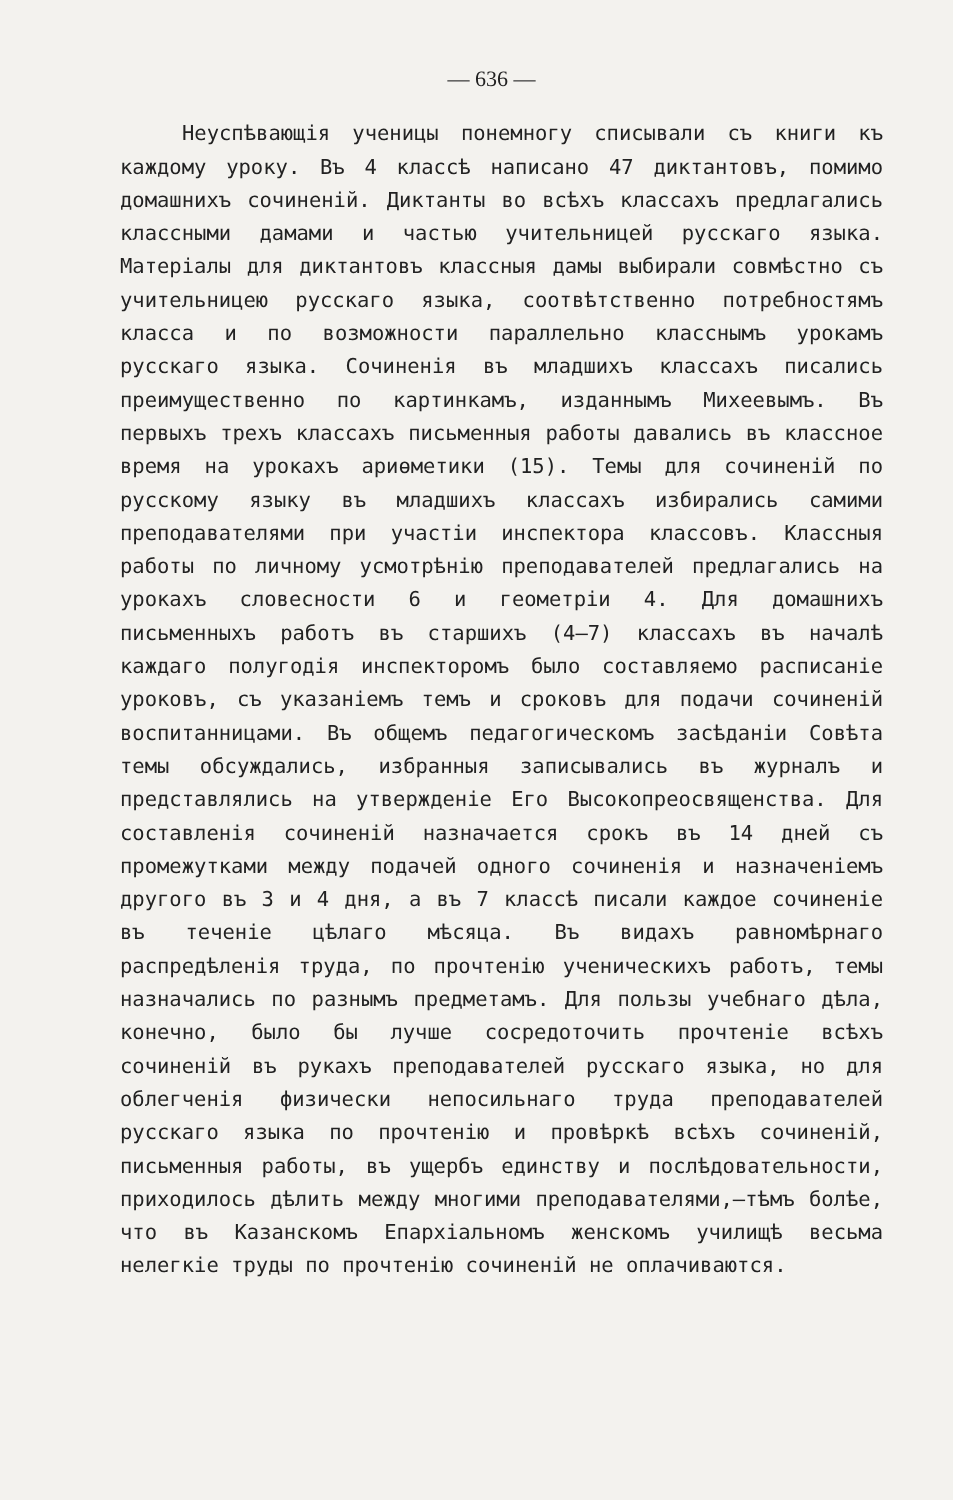— 636 —
Неуспѣвающія ученицы понемногу списывали съ книги къ каждому уроку. Въ 4 классѣ написано 47 диктантовъ, помимо домашнихъ сочиненій. Диктанты во всѣхъ классахъ предлагались классными дамами и частью учительницей русскаго языка. Матеріалы для диктантовъ классныя дамы выбирали совмѣстно съ учительницею русскаго языка, соотвѣтственно потребностямъ класса и по возможности параллельно класснымъ урокамъ русскаго языка. Сочиненія въ младшихъ классахъ писались преимущественно по картинкамъ, изданнымъ Михеевымъ. Въ первыхъ трехъ классахъ письменныя работы давались въ классное время на урокахъ ариѳметики (15). Темы для сочиненій по русскому языку въ младшихъ классахъ избирались самими преподавателями при участіи инспектора классовъ. Классныя работы по личному усмотрѣнію преподавателей предлагались на урокахъ словесности 6 и геометріи 4. Для домашнихъ письменныхъ работъ въ старшихъ (4—7) классахъ въ началѣ каждаго полугодія инспекторомъ было составляемо расписаніе уроковъ, съ указаніемъ темъ и сроковъ для подачи сочиненій воспитанницами. Въ общемъ педагогическомъ засѣданіи Совѣта темы обсуждались, избранныя записывались въ журналъ и представлялись на утвержденіе Его Высокопреосвященства. Для составленія сочиненій назначается срокъ въ 14 дней съ промежутками между подачей одного сочиненія и назначеніемъ другого въ 3 и 4 дня, а въ 7 классѣ писали каждое сочиненіе въ теченіе цѣлаго мѣсяца. Въ видахъ равномѣрнаго распредѣленія труда, по прочтенію ученическихъ работъ, темы назначались по разнымъ предметамъ. Для пользы учебнаго дѣла, конечно, было бы лучше сосредоточить прочтеніе всѣхъ сочиненій въ рукахъ преподавателей русскаго языка, но для облегченія физически непосильнаго труда преподавателей русскаго языка по прочтенію и провѣркѣ всѣхъ сочиненій, письменныя работы, въ ущербъ единству и послѣдовательности, приходилось дѣлить между многими преподавателями,—тѣмъ болѣе, что въ Казанскомъ Епархіальномъ женскомъ училищѣ весьма нелегкіе труды по прочтенію сочиненій не оплачиваются.